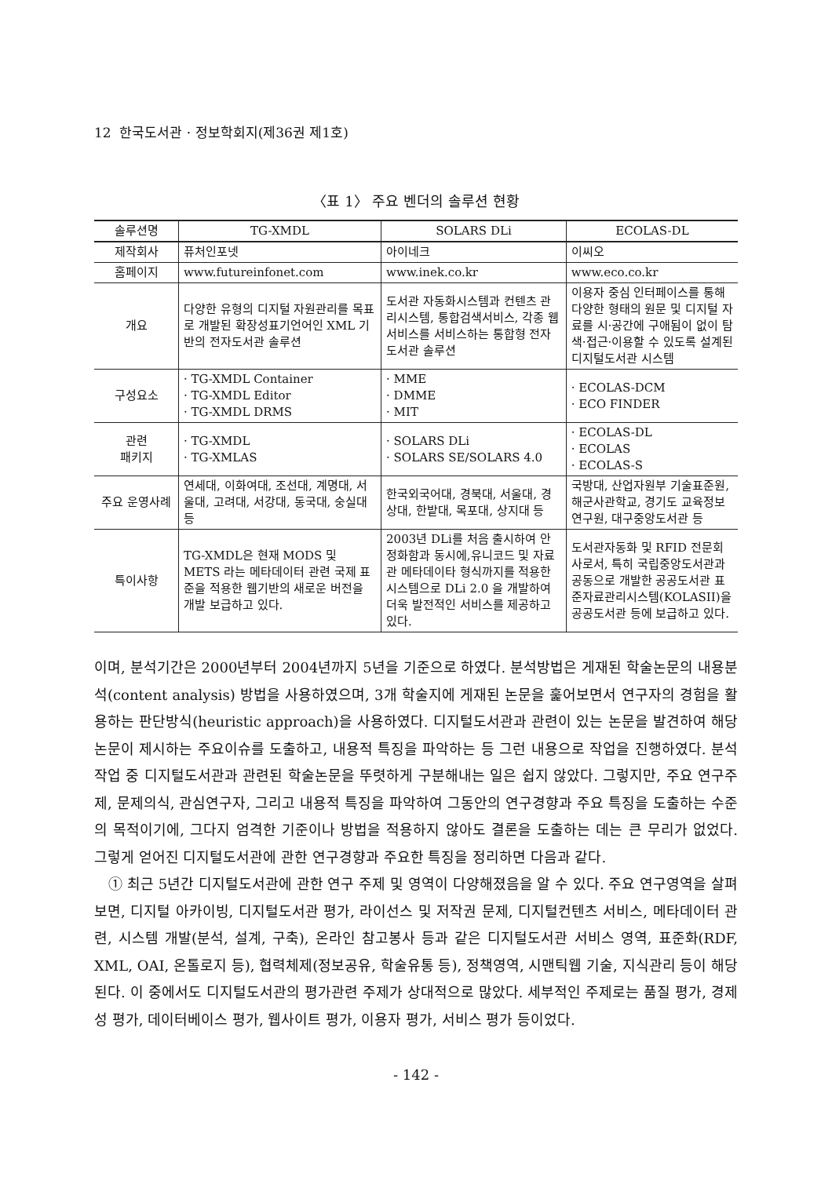12 한국도서관 · 정보학회지(제36권 제1호)
〈표 1〉 주요 벤더의 솔루션 현황
| 솔루션명 | TG-XMDL | SOLARS DLi | ECOLAS-DL |
| --- | --- | --- | --- |
| 제작회사 | 퓨처인포넷 | 아이네크 | 이씨오 |
| 홈페이지 | www.futureinfonet.com | www.inek.co.kr | www.eco.co.kr |
| 개요 | 다양한 유형의 디지털 자원관리를 목표로 개발된 확장성표기언어인 XML 기반의 전자도서관 솔루션 | 도서관 자동화시스템과 컨텐츠 관리시스템, 통합검색서비스, 각종 웹서비스를 서비스하는 통합형 전자도서관 솔루션 | 이용자 중심 인터페이스를 통해 다양한 형태의 원문 및 디지털 자료를 시·공간에 구애됨이 없이 탐색·접근·이용할 수 있도록 설계된 디지털도서관 시스템 |
| 구성요소 | · TG-XMDL Container · TG-XMDL Editor · TG-XMDL DRMS | · MME · DMME · MIT | · ECOLAS-DCM · ECO FINDER |
| 관련 패키지 | · TG-XMDL · TG-XMLAS | · SOLARS DLi · SOLARS SE/SOLARS 4.0 | · ECOLAS-DL · ECOLAS · ECOLAS-S |
| 주요 운영사례 | 연세대, 이화여대, 조선대, 계명대, 서울대, 고려대, 서강대, 동국대, 숭실대 등 | 한국외국어대, 경북대, 서울대, 경상대, 한밭대, 목포대, 상지대 등 | 국방대, 산업자원부 기술표준원, 해군사관학교, 경기도 교육정보연구원, 대구중앙도서관 등 |
| 특이사항 | TG-XMDL은 현재 MODS 및 METS 라는 메타데이터 관련 국제 표준을 적용한 웹기반의 새로운 버전을 개발 보급하고 있다. | 2003년 DLi를 처음 출시하여 안정화함과 동시에,유니코드 및 자료관 메타데이타 형식까지를 적용한 시스템으로 DLi 2.0 을 개발하여 더욱 발전적인 서비스를 제공하고 있다. | 도서관자동화 및 RFID 전문회사로서, 특히 국립중앙도서관과 공동으로 개발한 공공도서관 표준자료관리시스템(KOLASII)을 공공도서관 등에 보급하고 있다. |
이며, 분석기간은 2000년부터 2004년까지 5년을 기준으로 하였다. 분석방법은 게재된 학술논문의 내용분석(content analysis) 방법을 사용하였으며, 3개 학술지에 게재된 논문을 훑어보면서 연구자의 경험을 활용하는 판단방식(heuristic approach)을 사용하였다. 디지털도서관과 관련이 있는 논문을 발견하여 해당 논문이 제시하는 주요이슈를 도출하고, 내용적 특징을 파악하는 등 그런 내용으로 작업을 진행하였다. 분석작업 중 디지털도서관과 관련된 학술논문을 뚜렷하게 구분해내는 일은 쉽지 않았다. 그렇지만, 주요 연구주제, 문제의식, 관심연구자, 그리고 내용적 특징을 파악하여 그동안의 연구경향과 주요 특징을 도출하는 수준의 목적이기에, 그다지 엄격한 기준이나 방법을 적용하지 않아도 결론을 도출하는 데는 큰 무리가 없었다. 그렇게 얻어진 디지털도서관에 관한 연구경향과 주요한 특징을 정리하면 다음과 같다.
① 최근 5년간 디지털도서관에 관한 연구 주제 및 영역이 다양해졌음을 알 수 있다. 주요 연구영역을 살펴보면, 디지털 아카이빙, 디지털도서관 평가, 라이선스 및 저작권 문제, 디지털컨텐츠 서비스, 메타데이터 관련, 시스템 개발(분석, 설계, 구축), 온라인 참고봉사 등과 같은 디지털도서관 서비스 영역, 표준화(RDF, XML, OAI, 온톨로지 등), 협력체제(정보공유, 학술유통 등), 정책영역, 시맨틱웹 기술, 지식관리 등이 해당된다. 이 중에서도 디지털도서관의 평가관련 주제가 상대적으로 많았다. 세부적인 주제로는 품질 평가, 경제성 평가, 데이터베이스 평가, 웹사이트 평가, 이용자 평가, 서비스 평가 등이었다.
- 142 -